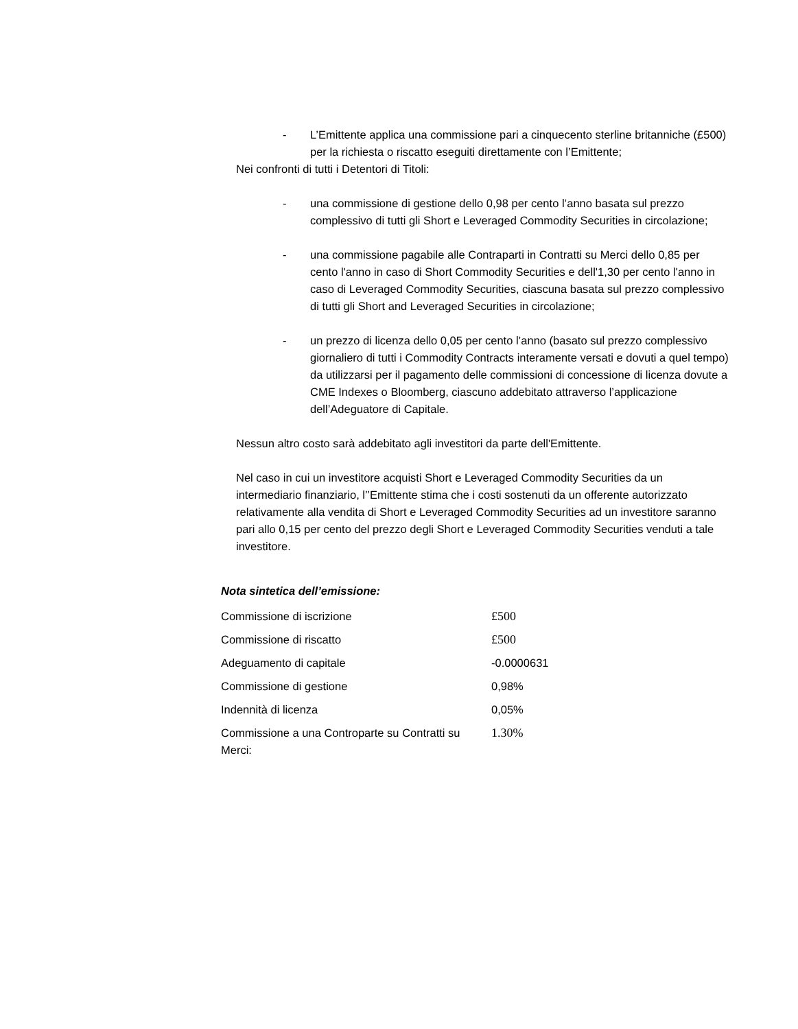- L’Emittente applica una commissione pari a cinquecento sterline britanniche (£500) per la richiesta o riscatto eseguiti direttamente con l’Emittente;
Nei confronti di tutti i Detentori di Titoli:
- una commissione di gestione dello 0,98 per cento l’anno basata sul prezzo complessivo di tutti gli Short e Leveraged Commodity Securities in circolazione;
- una commissione pagabile alle Contraparti in Contratti su Merci dello 0,85 per cento l'anno in caso di Short Commodity Securities e dell'1,30 per cento l'anno in caso di Leveraged Commodity Securities, ciascuna basata sul prezzo complessivo di tutti gli Short and Leveraged Securities in circolazione;
- un prezzo di licenza dello 0,05 per cento l’anno (basato sul prezzo complessivo giornaliero di tutti i Commodity Contracts interamente versati e dovuti a quel tempo) da utilizzarsi per il pagamento delle commissioni di concessione di licenza dovute a CME Indexes o Bloomberg, ciascuno addebitato attraverso l’applicazione dell’Adeguatore di Capitale.
Nessun altro costo sarà addebitato agli investitori da parte dell'Emittente.
Nel caso in cui un investitore acquisti Short e Leveraged Commodity Securities da un intermediario finanziario, l’’Emittente stima che i costi sostenuti da un offerente autorizzato relativamente alla vendita di Short e Leveraged Commodity Securities ad un investitore saranno pari allo 0,15 per cento del prezzo degli Short e Leveraged Commodity Securities venduti a tale investitore.
Nota sintetica dell’emissione:
| Commissione di iscrizione | £500 |
| Commissione di riscatto | £500 |
| Adeguamento di capitale | -0.0000631 |
| Commissione di gestione | 0,98% |
| Indennità di licenza | 0,05% |
| Commissione a una Controparte su Contratti su Merci: | 1.30% |